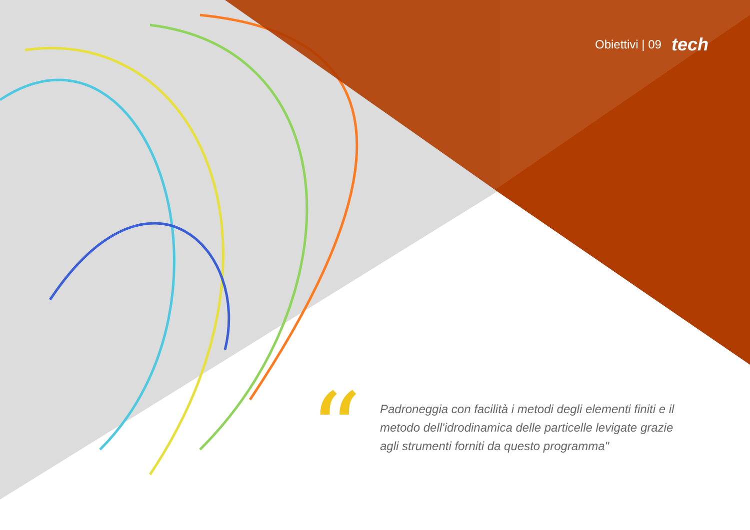Obiettivi | 09 tech
“
Padroneggia con facilità i metodi degli elementi finiti e il metodo dell'idrodinamica delle particelle levigate grazie agli strumenti forniti da questo programma"